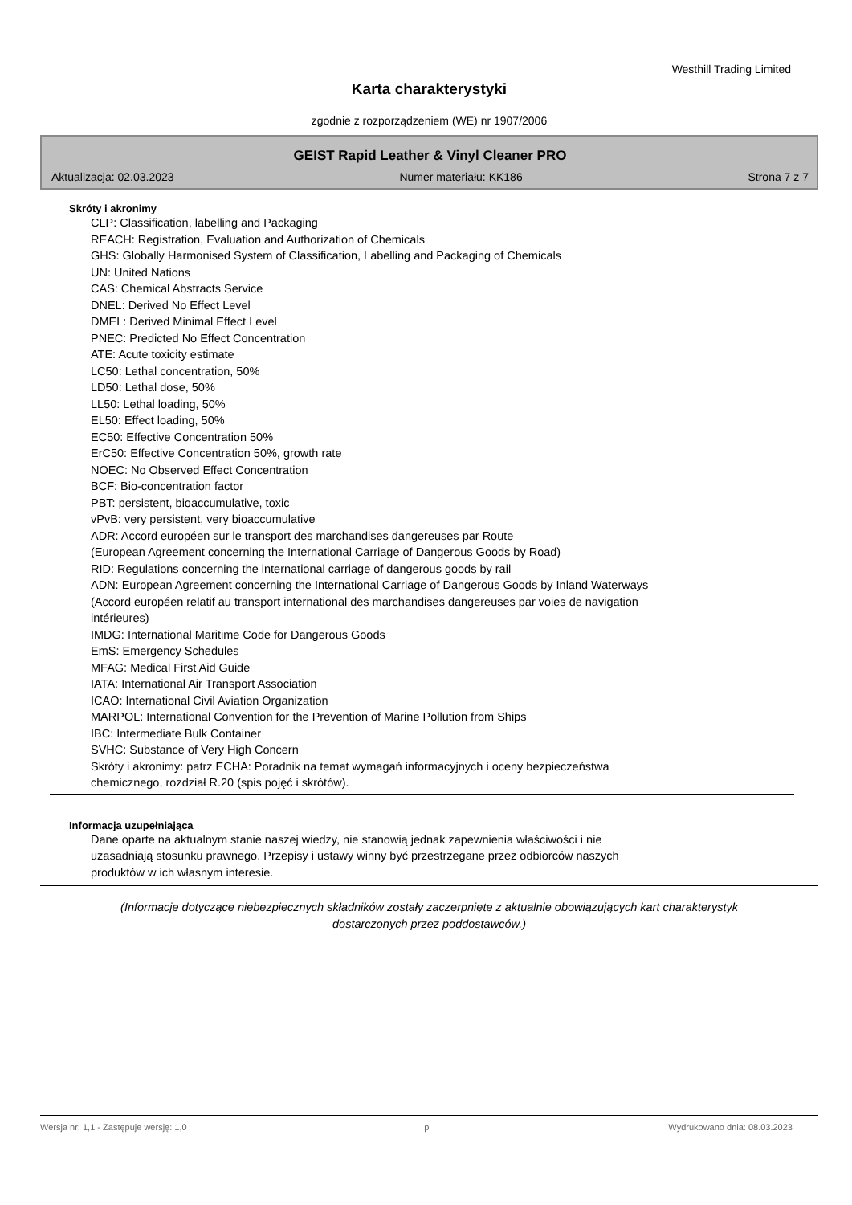Westhill Trading Limited
Karta charakterystyki
zgodnie z rozporządzeniem (WE) nr 1907/2006
GEIST Rapid Leather & Vinyl Cleaner PRO
Aktualizacja: 02.03.2023 Numer materiału: KK186 Strona 7 z 7
Skróty i akronimy
CLP: Classification, labelling and Packaging
REACH: Registration, Evaluation and Authorization of Chemicals
GHS: Globally Harmonised System of Classification, Labelling and Packaging of Chemicals
UN: United Nations
CAS: Chemical Abstracts Service
DNEL: Derived No Effect Level
DMEL: Derived Minimal Effect Level
PNEC: Predicted No Effect Concentration
ATE: Acute toxicity estimate
LC50: Lethal concentration, 50%
LD50: Lethal dose, 50%
LL50: Lethal loading, 50%
EL50: Effect loading, 50%
EC50: Effective Concentration 50%
ErC50: Effective Concentration 50%, growth rate
NOEC: No Observed Effect Concentration
BCF: Bio-concentration factor
PBT: persistent, bioaccumulative, toxic
vPvB: very persistent, very bioaccumulative
ADR: Accord européen sur le transport des marchandises dangereuses par Route
(European Agreement concerning the International Carriage of Dangerous Goods by Road)
RID: Regulations concerning the international carriage of dangerous goods by rail
ADN: European Agreement concerning the International Carriage of Dangerous Goods by Inland Waterways
(Accord européen relatif au transport international des marchandises dangereuses par voies de navigation
intérieures)
IMDG: International Maritime Code for Dangerous Goods
EmS: Emergency Schedules
MFAG: Medical First Aid Guide
IATA: International Air Transport Association
ICAO: International Civil Aviation Organization
MARPOL: International Convention for the Prevention of Marine Pollution from Ships
IBC: Intermediate Bulk Container
SVHC: Substance of Very High Concern
Skróty i akronimy: patrz ECHA: Poradnik na temat wymagań informacyjnych i oceny bezpieczeństwa
chemicznego, rozdział R.20 (spis pojęć i skrótów).
Informacja uzupełniająca
Dane oparte na aktualnym stanie naszej wiedzy, nie stanowią jednak zapewnienia właściwości i nie
uzasadniają stosunku prawnego. Przepisy i ustawy winny być przestrzegane przez odbiorców naszych
produktów w ich własnym interesie.
(Informacje dotyczące niebezpiecznych składników zostały zaczerpnięte z aktualnie obowiązujących kart charakterystyk dostarczonych przez poddostawców.)
Wersja nr: 1,1 - Zastępuje wersję: 1,0 pl Wydrukowano dnia: 08.03.2023